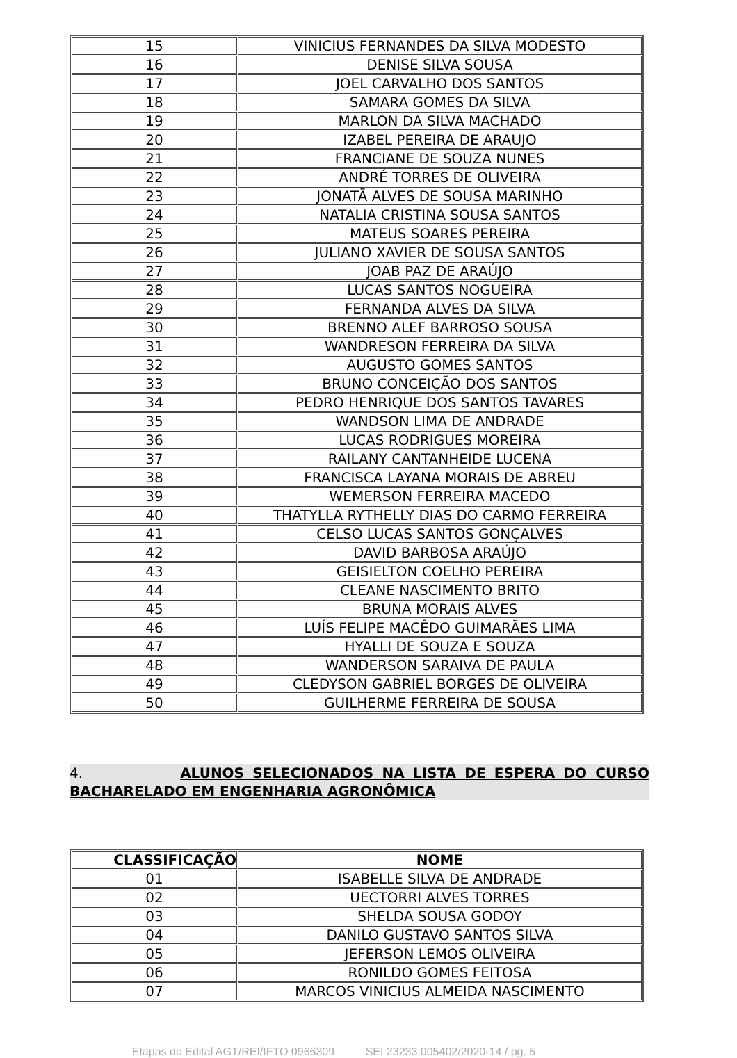| 15 | VINICIUS FERNANDES DA SILVA MODESTO |
| 16 | DENISE SILVA SOUSA |
| 17 | JOEL CARVALHO DOS SANTOS |
| 18 | SAMARA GOMES DA SILVA |
| 19 | MARLON DA SILVA MACHADO |
| 20 | IZABEL PEREIRA DE ARAUJO |
| 21 | FRANCIANE DE SOUZA NUNES |
| 22 | ANDRÉ TORRES DE OLIVEIRA |
| 23 | JONATÃ ALVES DE SOUSA MARINHO |
| 24 | NATALIA CRISTINA SOUSA SANTOS |
| 25 | MATEUS SOARES PEREIRA |
| 26 | JULIANO XAVIER DE SOUSA SANTOS |
| 27 | JOAB PAZ DE ARAÚJO |
| 28 | LUCAS SANTOS NOGUEIRA |
| 29 | FERNANDA ALVES DA SILVA |
| 30 | BRENNO ALEF BARROSO SOUSA |
| 31 | WANDRESON FERREIRA DA SILVA |
| 32 | AUGUSTO GOMES SANTOS |
| 33 | BRUNO CONCEIÇÃO DOS SANTOS |
| 34 | PEDRO HENRIQUE DOS SANTOS TAVARES |
| 35 | WANDSON LIMA DE ANDRADE |
| 36 | LUCAS RODRIGUES MOREIRA |
| 37 | RAILANY CANTANHEIDE LUCENA |
| 38 | FRANCISCA LAYANA MORAIS DE ABREU |
| 39 | WEMERSON FERREIRA MACEDO |
| 40 | THATYLLA RYTHELLY DIAS DO CARMO FERREIRA |
| 41 | CELSO LUCAS SANTOS GONÇALVES |
| 42 | DAVID BARBOSA ARAÚJO |
| 43 | GEISIELTON COELHO PEREIRA |
| 44 | CLEANE NASCIMENTO BRITO |
| 45 | BRUNA MORAIS ALVES |
| 46 | LUÍS FELIPE MACÊDO GUIMARÃES LIMA |
| 47 | HYALLI DE SOUZA E SOUZA |
| 48 | WANDERSON SARAIVA DE PAULA |
| 49 | CLEDYSON GABRIEL BORGES DE OLIVEIRA |
| 50 | GUILHERME FERREIRA DE SOUSA |
4. ALUNOS SELECIONADOS NA LISTA DE ESPERA DO CURSO BACHARELADO EM ENGENHARIA AGRONÔMICA
| CLASSIFICAÇÃO | NOME |
| --- | --- |
| 01 | ISABELLE SILVA DE ANDRADE |
| 02 | UECTORRI ALVES TORRES |
| 03 | SHELDA SOUSA GODOY |
| 04 | DANILO GUSTAVO SANTOS SILVA |
| 05 | JEFERSON LEMOS OLIVEIRA |
| 06 | RONILDO GOMES FEITOSA |
| 07 | MARCOS VINICIUS ALMEIDA NASCIMENTO |
Etapas do Edital AGT/REI/IFTO 0966309 SEI 23233.005402/2020-14 / pg. 5